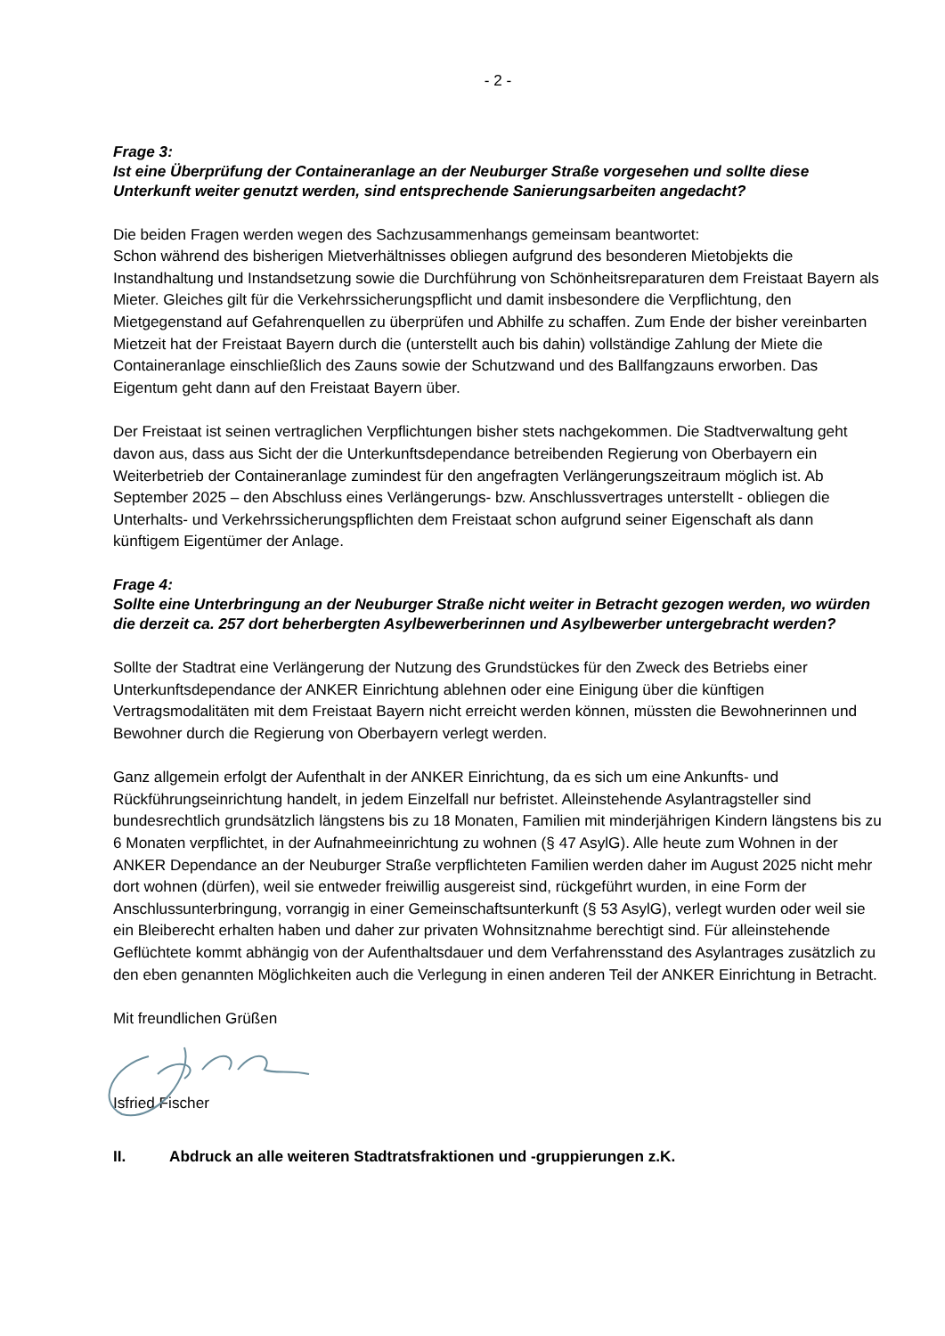- 2 -
Frage 3:
Ist eine Überprüfung der Containeranlage an der Neuburger Straße vorgesehen und sollte diese Unterkunft weiter genutzt werden, sind entsprechende Sanierungsarbeiten angedacht?
Die beiden Fragen werden wegen des Sachzusammenhangs gemeinsam beantwortet:
Schon während des bisherigen Mietverhältnisses obliegen aufgrund des besonderen Mietobjekts die Instandhaltung und Instandsetzung sowie die Durchführung von Schönheitsreparaturen dem Freistaat Bayern als Mieter. Gleiches gilt für die Verkehrssicherungspflicht und damit insbesondere die Verpflichtung, den Mietgegenstand auf Gefahrenquellen zu überprüfen und Abhilfe zu schaffen. Zum Ende der bisher vereinbarten Mietzeit hat der Freistaat Bayern durch die (unterstellt auch bis dahin) vollständige Zahlung der Miete die Containeranlage einschließlich des Zauns sowie der Schutzwand und des Ballfangzauns erworben. Das Eigentum geht dann auf den Freistaat Bayern über.
Der Freistaat ist seinen vertraglichen Verpflichtungen bisher stets nachgekommen. Die Stadtverwaltung geht davon aus, dass aus Sicht der die Unterkunftsdependance betreibenden Regierung von Oberbayern ein Weiterbetrieb der Containeranlage zumindest für den angefragten Verlängerungszeitraum möglich ist. Ab September 2025 – den Abschluss eines Verlängerungs- bzw. Anschlussvertrages unterstellt - obliegen die Unterhalts- und Verkehrssicherungspflichten dem Freistaat schon aufgrund seiner Eigenschaft als dann künftigem Eigentümer der Anlage.
Frage 4:
Sollte eine Unterbringung an der Neuburger Straße nicht weiter in Betracht gezogen werden, wo würden die derzeit ca. 257 dort beherbergten Asylbewerberinnen und Asylbewerber untergebracht werden?
Sollte der Stadtrat eine Verlängerung der Nutzung des Grundstückes für den Zweck des Betriebs einer Unterkunftsdependance der ANKER Einrichtung ablehnen oder eine Einigung über die künftigen Vertragsmodalitäten mit dem Freistaat Bayern nicht erreicht werden können, müssten die Bewohnerinnen und Bewohner durch die Regierung von Oberbayern verlegt werden.
Ganz allgemein erfolgt der Aufenthalt in der ANKER Einrichtung, da es sich um eine Ankunfts- und Rückführungseinrichtung handelt, in jedem Einzelfall nur befristet. Alleinstehende Asylantragsteller sind bundesrechtlich grundsätzlich längstens bis zu 18 Monaten, Familien mit minderjährigen Kindern längstens bis zu 6 Monaten verpflichtet, in der Aufnahmeeinrichtung zu wohnen (§ 47 AsylG). Alle heute zum Wohnen in der ANKER Dependance an der Neuburger Straße verpflichteten Familien werden daher im August 2025 nicht mehr dort wohnen (dürfen), weil sie entweder freiwillig ausgereist sind, rückgeführt wurden, in eine Form der Anschlussunterbringung, vorrangig in einer Gemeinschaftsunterkunft (§ 53 AsylG), verlegt wurden oder weil sie ein Bleiberecht erhalten haben und daher zur privaten Wohnsitznahme berechtigt sind. Für alleinstehende Geflüchtete kommt abhängig von der Aufenthaltsdauer und dem Verfahrensstand des Asylantrages zusätzlich zu den eben genannten Möglichkeiten auch die Verlegung in einen anderen Teil der ANKER Einrichtung in Betracht.
Mit freundlichen Grüßen
Isfried Fischer
II. Abdruck an alle weiteren Stadtratsfraktionen und -gruppierungen z.K.